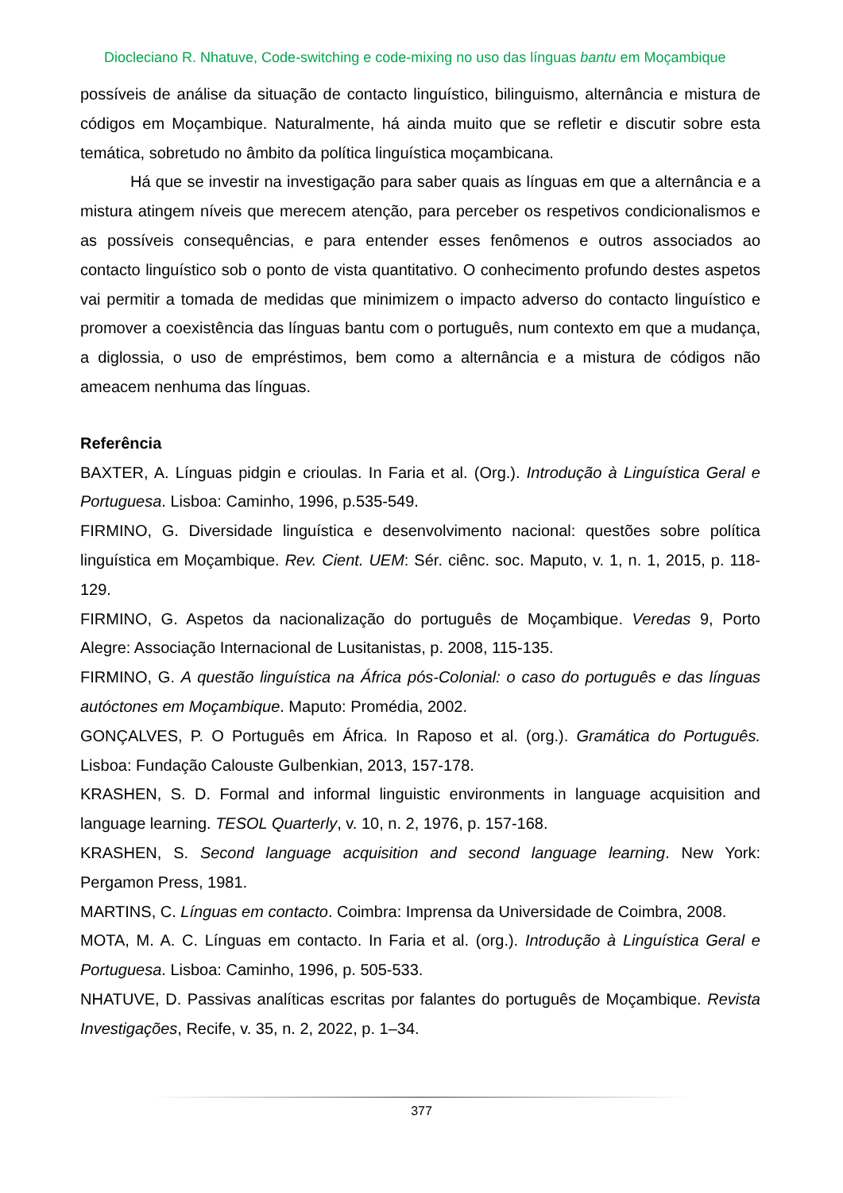Diocleciano R. Nhatuve, Code-switching e code-mixing no uso das línguas bantu em Moçambique
possíveis de análise da situação de contacto linguístico, bilinguismo, alternância e mistura de códigos em Moçambique. Naturalmente, há ainda muito que se refletir e discutir sobre esta temática, sobretudo no âmbito da política linguística moçambicana.
Há que se investir na investigação para saber quais as línguas em que a alternância e a mistura atingem níveis que merecem atenção, para perceber os respetivos condicionalismos e as possíveis consequências, e para entender esses fenômenos e outros associados ao contacto linguístico sob o ponto de vista quantitativo. O conhecimento profundo destes aspetos vai permitir a tomada de medidas que minimizem o impacto adverso do contacto linguístico e promover a coexistência das línguas bantu com o português, num contexto em que a mudança, a diglossia, o uso de empréstimos, bem como a alternância e a mistura de códigos não ameacem nenhuma das línguas.
Referência
BAXTER, A. Línguas pidgin e crioulas. In Faria et al. (Org.). Introdução à Linguística Geral e Portuguesa. Lisboa: Caminho, 1996, p.535-549.
FIRMINO, G. Diversidade linguística e desenvolvimento nacional: questões sobre política linguística em Moçambique. Rev. Cient. UEM: Sér. ciênc. soc. Maputo, v. 1, n. 1, 2015, p. 118-129.
FIRMINO, G. Aspetos da nacionalização do português de Moçambique. Veredas 9, Porto Alegre: Associação Internacional de Lusitanistas, p. 2008, 115-135.
FIRMINO, G. A questão linguística na África pós-Colonial: o caso do português e das línguas autóctones em Moçambique. Maputo: Promédia, 2002.
GONÇALVES, P. O Português em África. In Raposo et al. (org.). Gramática do Português. Lisboa: Fundação Calouste Gulbenkian, 2013, 157-178.
KRASHEN, S. D. Formal and informal linguistic environments in language acquisition and language learning. TESOL Quarterly, v. 10, n. 2, 1976, p. 157-168.
KRASHEN, S. Second language acquisition and second language learning. New York: Pergamon Press, 1981.
MARTINS, C. Línguas em contacto. Coimbra: Imprensa da Universidade de Coimbra, 2008.
MOTA, M. A. C. Línguas em contacto. In Faria et al. (org.). Introdução à Linguística Geral e Portuguesa. Lisboa: Caminho, 1996, p. 505-533.
NHATUVE, D. Passivas analíticas escritas por falantes do português de Moçambique. Revista Investigações, Recife, v. 35, n. 2, 2022, p. 1–34.
377